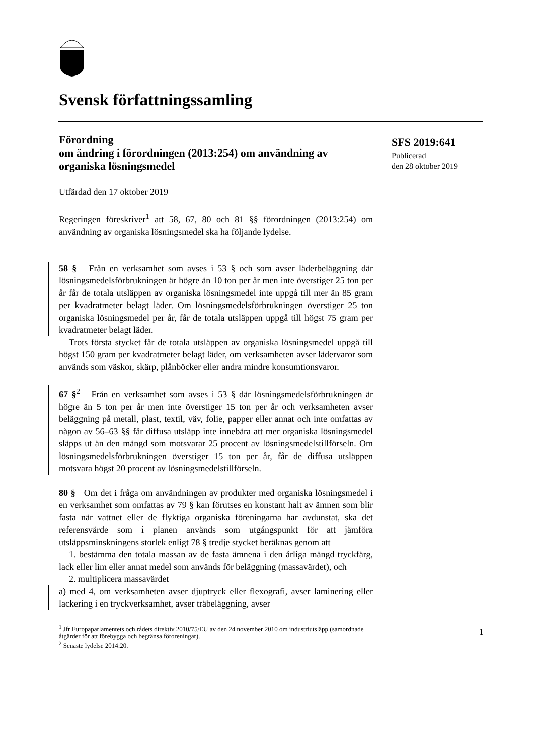Svensk författningssamling
SFS 2019:641
Publicerad
den 28 oktober 2019
Förordning
om ändring i förordningen (2013:254) om användning av organiska lösningsmedel
Utfärdad den 17 oktober 2019
Regeringen föreskriver<sup>1</sup> att 58, 67, 80 och 81 §§ förordningen (2013:254) om användning av organiska lösningsmedel ska ha följande lydelse.
58 § Från en verksamhet som avses i 53 § och som avser läderbeläggning där lösningsmedelsförbrukningen är högre än 10 ton per år men inte överstiger 25 ton per år får de totala utsläppen av organiska lösningsmedel inte uppgå till mer än 85 gram per kvadratmeter belagt läder. Om lösningsmedelsförbrukningen överstiger 25 ton organiska lösningsmedel per år, får de totala utsläppen uppgå till högst 75 gram per kvadratmeter belagt läder.
Trots första stycket får de totala utsläppen av organiska lösningsmedel uppgå till högst 150 gram per kvadratmeter belagt läder, om verksamheten avser lädervaror som används som väskor, skärp, plånböcker eller andra mindre konsumtionsvaror.
67 §<sup>2</sup> Från en verksamhet som avses i 53 § där lösningsmedelsförbrukningen är högre än 5 ton per år men inte överstiger 15 ton per år och verksamheten avser beläggning på metall, plast, textil, väv, folie, papper eller annat och inte omfattas av någon av 56–63 §§ får diffusa utsläpp inte innebära att mer organiska lösningsmedel släpps ut än den mängd som motsvarar 25 procent av lösningsmedelstillförseln. Om lösningsmedelsförbrukningen överstiger 15 ton per år, får de diffusa utsläppen motsvara högst 20 procent av lösningsmedelstillförseln.
80 § Om det i fråga om användningen av produkter med organiska lösningsmedel i en verksamhet som omfattas av 79 § kan förutses en konstant halt av ämnen som blir fasta när vattnet eller de flyktiga organiska föreningarna har avdunstat, ska det referensvärde som i planen används som utgångspunkt för att jämföra utsläppsminskningens storlek enligt 78 § tredje stycket beräknas genom att
1. bestämma den totala massan av de fasta ämnena i den årliga mängd tryckfärg, lack eller lim eller annat medel som används för beläggning (massavärdet), och
2. multiplicera massavärdet
a) med 4, om verksamheten avser djuptryck eller flexografi, avser laminering eller lackering i en tryckverksamhet, avser träbeläggning, avser
<sup>1</sup> Jfr Europaparlamentets och rådets direktiv 2010/75/EU av den 24 november 2010 om industriutsläpp (samordnade åtgärder för att förebygga och begränsa föroreningar).
<sup>2</sup> Senaste lydelse 2014:20.
1